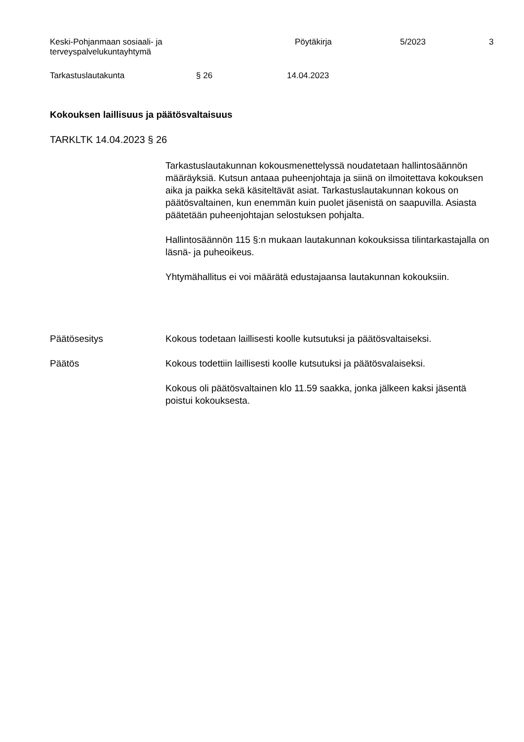Keski-Pohjanmaan sosiaali- ja
terveyspalvelukuntayhtymä
Pöytäkirja 5/2023 3
Tarkastuslautakunta § 26 14.04.2023
Kokouksen laillisuus ja päätösvaltaisuus
TARKLTK 14.04.2023 § 26
Tarkastuslautakunnan kokousmenettelyssä noudatetaan hallintosäännön määräyksiä. Kutsun antaaa puheenjohtaja ja siinä on ilmoitettava kokouksen aika ja paikka sekä käsiteltävät asiat. Tarkastuslautakunnan kokous on päätösvaltainen, kun enemmän kuin puolet jäsenistä on saapuvilla. Asiasta päätetään puheenjohtajan selostuksen pohjalta.
Hallintosäännön 115 §:n mukaan lautakunnan kokouksissa tilintarkastajalla on läsnä- ja puheoikeus.
Yhtymähallitus ei voi määrätä edustajaansa lautakunnan kokouksiin.
Päätösesitys Kokous todetaan laillisesti koolle kutsutuksi ja päätösvaltaiseksi.
Päätös Kokous todettiin laillisesti koolle kutsutuksi ja päätösvalaiseksi.
Kokous oli päätösvaltainen klo 11.59 saakka, jonka jälkeen kaksi jäsentä poistui kokouksesta.